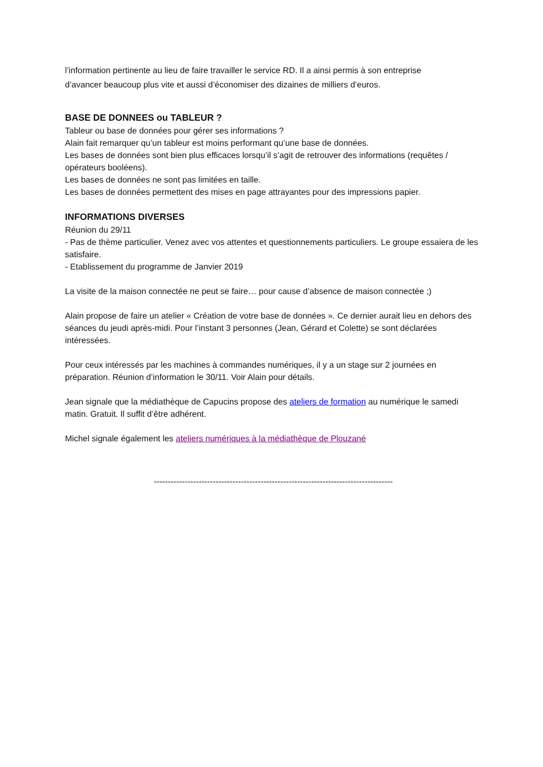l’information pertinente au lieu de faire travailler le service RD. Il a ainsi permis à son entreprise
d’avancer beaucoup plus vite et aussi d’économiser des dizaines de milliers d’euros.
BASE DE DONNEES ou TABLEUR ?
Tableur ou base de données pour gérer ses informations ?
Alain fait remarquer qu’un tableur est moins performant qu’une base de données.
Les bases de données sont bien plus efficaces lorsqu’il s’agit de retrouver des informations (requêtes / opérateurs booléens).
Les bases de données ne sont pas limitées en taille.
Les bases de données permettent des mises en page attrayantes pour des impressions papier.
INFORMATIONS DIVERSES
Réunion du 29/11
- Pas de thème particulier. Venez avec vos attentes et questionnements particuliers. Le groupe essaiera de les satisfaire.
- Etablissement du programme de Janvier 2019
La visite de la maison connectée ne peut se faire… pour cause d’absence de maison connectée ;)
Alain propose de faire un atelier « Création de votre base de données ». Ce dernier aurait lieu en dehors des séances du jeudi après-midi. Pour l’instant 3 personnes (Jean, Gérard et Colette) se sont déclarées intéressées.
Pour ceux intéressés par les machines à commandes numériques, il y a un stage sur 2 journées en préparation. Réunion d’information le 30/11. Voir Alain pour détails.
Jean signale que la médiathèque de Capucins propose des ateliers de formation au numérique le samedi matin. Gratuit. Il suffit d’être adhérent.
Michel signale également les ateliers numériques à la médiathèque de Plouzané
-------------------------------------------------------------------------------------